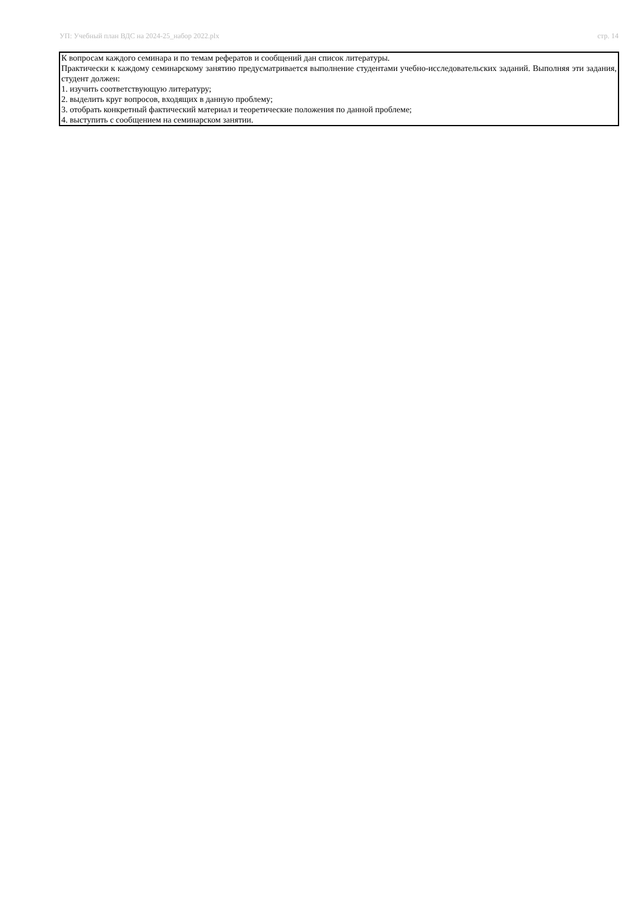УП: Учебный план ВДС на 2024-25_набор 2022.plx стр. 14
К вопросам каждого семинара и по темам рефератов и сообщений дан список литературы.
Практически к каждому семинарскому занятию предусматривается выполнение студентами учебно-исследовательских заданий. Выполняя эти задания, студент должен:
1. изучить соответствующую литературу;
2. выделить круг вопросов, входящих в данную проблему;
3. отобрать конкретный фактический материал и теоретические положения по данной проблеме;
4. выступить с сообщением на семинарском занятии.